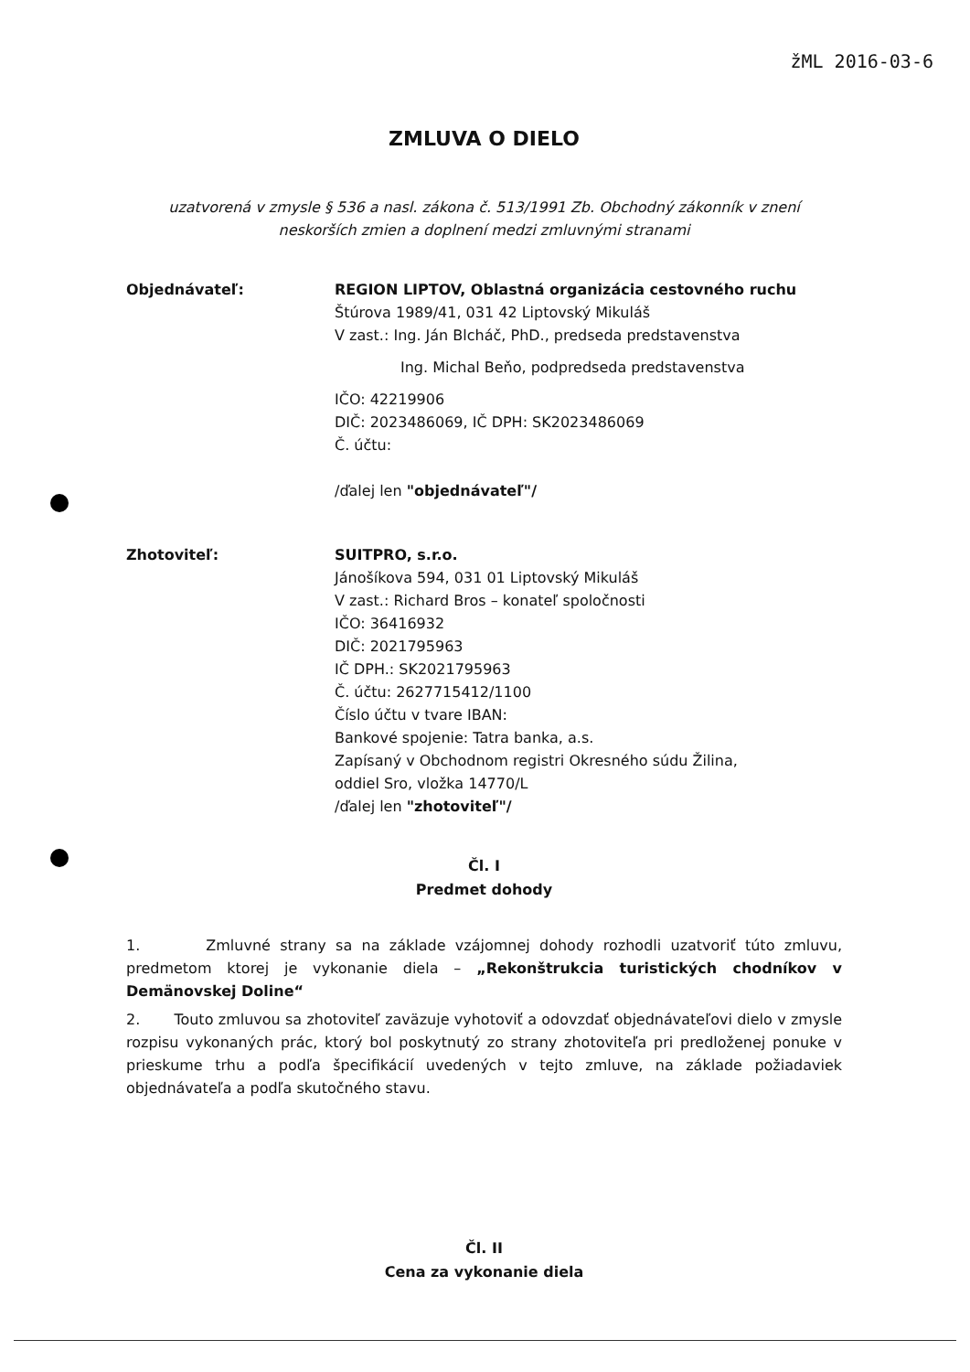žML 2016-03-6
ZMLUVA O DIELO
uzatvorená v zmysle § 536 a nasl. zákona č. 513/1991 Zb. Obchodný zákonník v znení
neskorších zmien a doplnení medzi zmluvnými stranami
Objednávateľ: REGION LIPTOV, Oblastná organizácia cestovného ruchu
Štúrova 1989/41, 031 42 Liptovský Mikuláš
V zast.: Ing. Ján Blcháč, PhD., predseda predstavenstva
Ing. Michal Beňo, podpredseda predstavenstva
IČO: 42219906
DIČ: 2023486069, IČ DPH: SK2023486069
Č. účtu:
/ďalej len "objednávateľ"/
Zhotoviteľ: SUITPRO, s.r.o.
Jánošíkova 594, 031 01 Liptovský Mikuláš
V zast.: Richard Bros – konateľ spoločnosti
IČO: 36416932
DIČ: 2021795963
IČ DPH.: SK2021795963
Č. účtu: 2627715412/1100
Číslo účtu v tvare IBAN:
Bankové spojenie: Tatra banka, a.s.
Zapísaný v Obchodnom registri Okresného súdu Žilina,
oddiel Sro, vložka 14770/L
/ďalej len "zhotoviteľ"/
Čl. I
Predmet dohody
1. Zmluvné strany sa na základe vzájomnej dohody rozhodli uzatvoriť túto zmluvu, predmetom ktorej je vykonanie diela – „Rekonštrukcia turistických chodníkov v Demänovskej Doline“
2. Touto zmluvou sa zhotoviteľ zaväzuje vyhotoviť a odovzdať objednávateľovi dielo v zmysle rozpisu vykonaných prác, ktorý bol poskytnutý zo strany zhotoviteľa pri predloženej ponuke v prieskume trhu a podľa špecifikácií uvedených v tejto zmluve, na základe požiadaviek objednávateľa a podľa skutočného stavu.
Čl. II
Cena za vykonanie diela